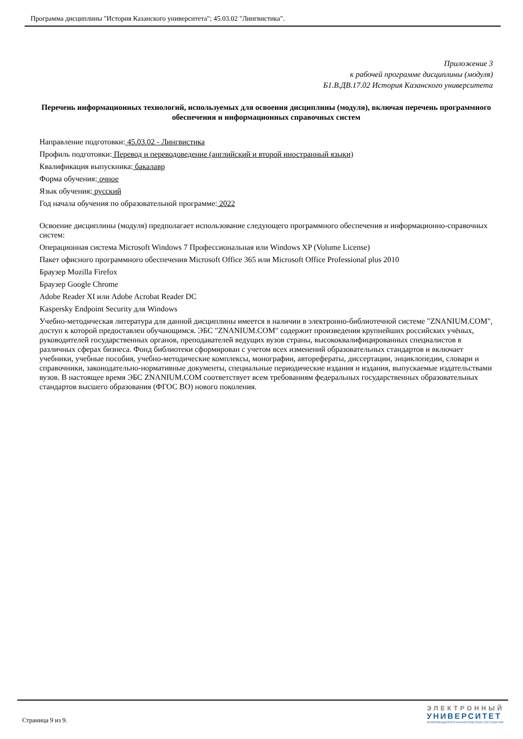Программа дисциплины "История Казанского университета"; 45.03.02 "Лингвистика".
Приложение 3
к рабочей программе дисциплины (модуля)
Б1.В.ДВ.17.02 История Казанского университета
Перечень информационных технологий, используемых для освоения дисциплины (модуля), включая перечень программного обеспечения и информационных справочных систем
Направление подготовки: 45.03.02 - Лингвистика
Профиль подготовки: Перевод и переводоведение (английский и второй иностранный языки)
Квалификация выпускника: бакалавр
Форма обучения: очное
Язык обучения: русский
Год начала обучения по образовательной программе: 2022
Освоение дисциплины (модуля) предполагает использование следующего программного обеспечения и информационно-справочных систем:
Операционная система Microsoft Windows 7 Профессиональная или Windows XP (Volume License)
Пакет офисного программного обеспечения Microsoft Office 365 или Microsoft Office Professional plus 2010
Браузер Mozilla Firefox
Браузер Google Chrome
Adobe Reader XI или Adobe Acrobat Reader DC
Kaspersky Endpoint Security для Windows
Учебно-методическая литература для данной дисциплины имеется в наличии в электронно-библиотечной системе "ZNANIUM.COM", доступ к которой предоставлен обучающимся. ЭБС "ZNANIUM.COM" содержит произведения крупнейших российских учёных, руководителей государственных органов, преподавателей ведущих вузов страны, высококвалифицированных специалистов в различных сферах бизнеса. Фонд библиотеки сформирован с учетом всех изменений образовательных стандартов и включает учебники, учебные пособия, учебно-методические комплексы, монографии, авторефераты, диссертации, энциклопедии, словари и справочники, законодательно-нормативные документы, специальные периодические издания и издания, выпускаемые издательствами вузов. В настоящее время ЭБС ZNANIUM.COM соответствует всем требованиям федеральных государственных образовательных стандартов высшего образования (ФГОС ВО) нового поколения.
Страница 9 из 9.
ЭЛЕКТРОННЫЙ
УНИВЕРСИТЕТ
ИНФОРМАЦИОННО-АНАЛИТИЧЕСКАЯ СИСТЕМА КФУ